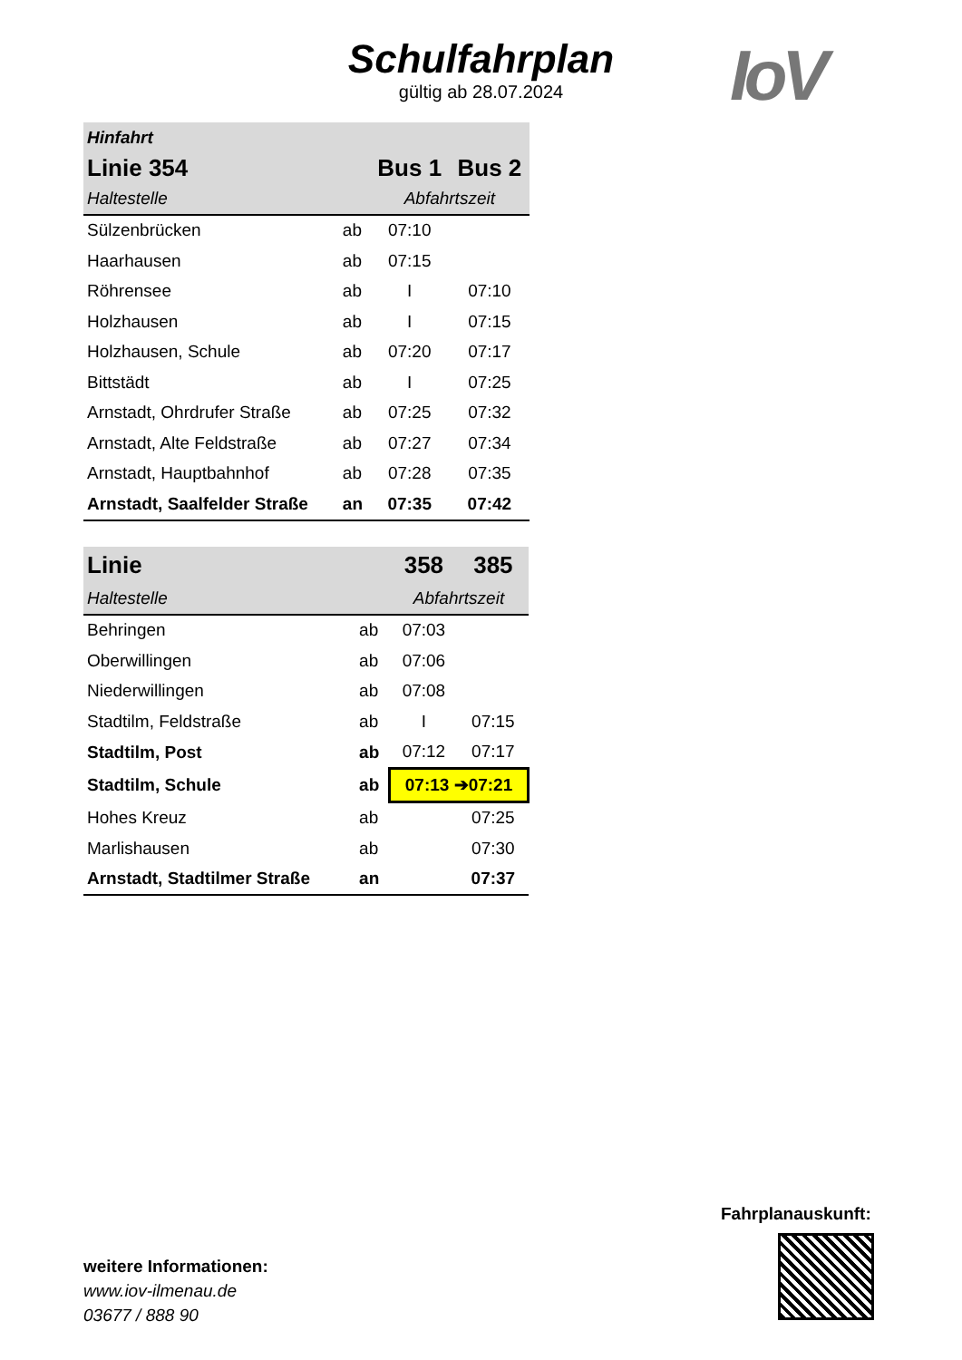Schulfahrplan
gültig ab 28.07.2024
IoV
| Hinfahrt | | | |
| Linie 354 | | Bus 1 | Bus 2 |
| Haltestelle | | Abfahrtszeit | |
| Sülzenbrücken | ab | 07:10 | |
| Haarhausen | ab | 07:15 | |
| Röhrensee | ab | I | 07:10 |
| Holzhausen | ab | I | 07:15 |
| Holzhausen, Schule | ab | 07:20 | 07:17 |
| Bittstädt | ab | I | 07:25 |
| Arnstadt, Ohrdrufer Straße | ab | 07:25 | 07:32 |
| Arnstadt, Alte Feldstraße | ab | 07:27 | 07:34 |
| Arnstadt, Hauptbahnhof | ab | 07:28 | 07:35 |
| Arnstadt, Saalfelder Straße | an | 07:35 | 07:42 |
| Linie | | 358 | 385 |
| Haltestelle | | Abfahrtszeit | |
| Behringen | ab | 07:03 | |
| Oberwillingen | ab | 07:06 | |
| Niederwillingen | ab | 07:08 | |
| Stadtilm, Feldstraße | ab | I | 07:15 |
| Stadtilm, Post | ab | 07:12 | 07:17 |
| Stadtilm, Schule | ab | 07:13 ➔07:21 | |
| Hohes Kreuz | ab | | 07:25 |
| Marlishausen | ab | | 07:30 |
| Arnstadt, Stadtilmer Straße | an | | 07:37 |
Fahrplanauskunft:
weitere Informationen:
www.iov-ilmenau.de
03677 / 888 90